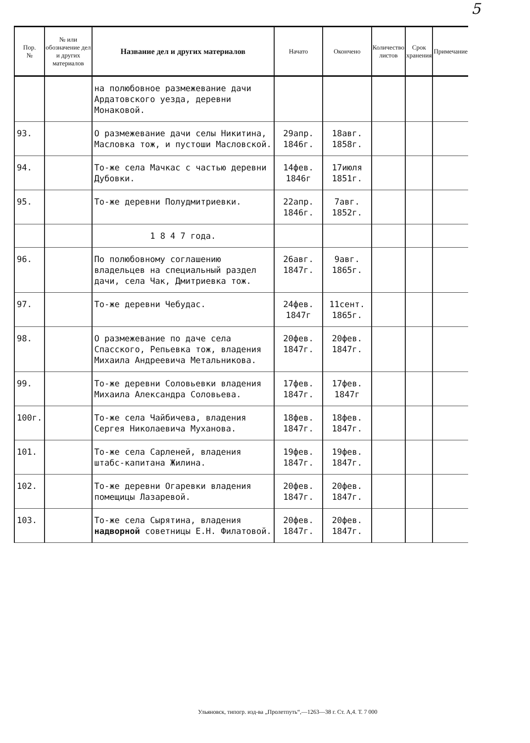5
| Пор. № | № или обозначение дел и других материалов | Название дел и других материалов | Начато | Окончено | Количество листов | Срок хранения | Примечание |
| --- | --- | --- | --- | --- | --- | --- | --- |
| | | на полюбовное размежевание дачи Ардатовского уезда, деревни Монаковой. | | | | | |
| 93. | | О размежевание дачи селы Никитина, Масловка тож, и пустоши Масловской. | 29апр. 1846г. | 18авг. 1858г. | | | |
| 94. | | То-же села Мачкас с частью деревни Дубовки. | 14фев. 1846г | 17июля 1851г. | | | |
| 95. | | То-же деревни Полудмитриевки. | 22апр. 1846г. | 7авг. 1852г. | | | |
| | | 1 8 4 7 года. | | | | | |
| 96. | | По полюбовному соглашению владельцев на специальный раздел дачи, села Чак, Дмитриевка тож. | 26авг. 1847г. | 9авг. 1865г. | | | |
| 97. | | То-же деревни Чебудас. | 24фев. 1847г | 11сент. 1865г. | | | |
| 98. | | О размежевание по даче села Спасского, Репьевка тож, владения Михаила Андреевича Метальникова. | 20фев. 1847г. | 20фев. 1847г. | | | |
| 99. | | То-же деревни Соловьевки владения Михаила Александра Соловьева. | 17фев. 1847г. | 17фев. 1847г | | | |
| 100г. | | То-же села Чайбичева, владения Сергея Николаевича Муханова. | 18фев. 1847г. | 18фев. 1847г. | | | |
| 101. | | То-же села Сарленей, владения штабс-капитана Жилина. | 19фев. 1847г. | 19фев. 1847г. | | | |
| 102. | | То-же деревни Огаревки владения помещицы Лазаревой. | 20фев. 1847г. | 20фев. 1847г. | | | |
| 103. | | То-же села Сырятина, владения надворной советницы Е.Н. Филатовой. | 20фев. 1847г. | 20фев. 1847г. | | | |
Ульяновск, типогр. изд-ва „Пролетпуть“,—1263—38 г. Ст. А,4. Т. 7 000